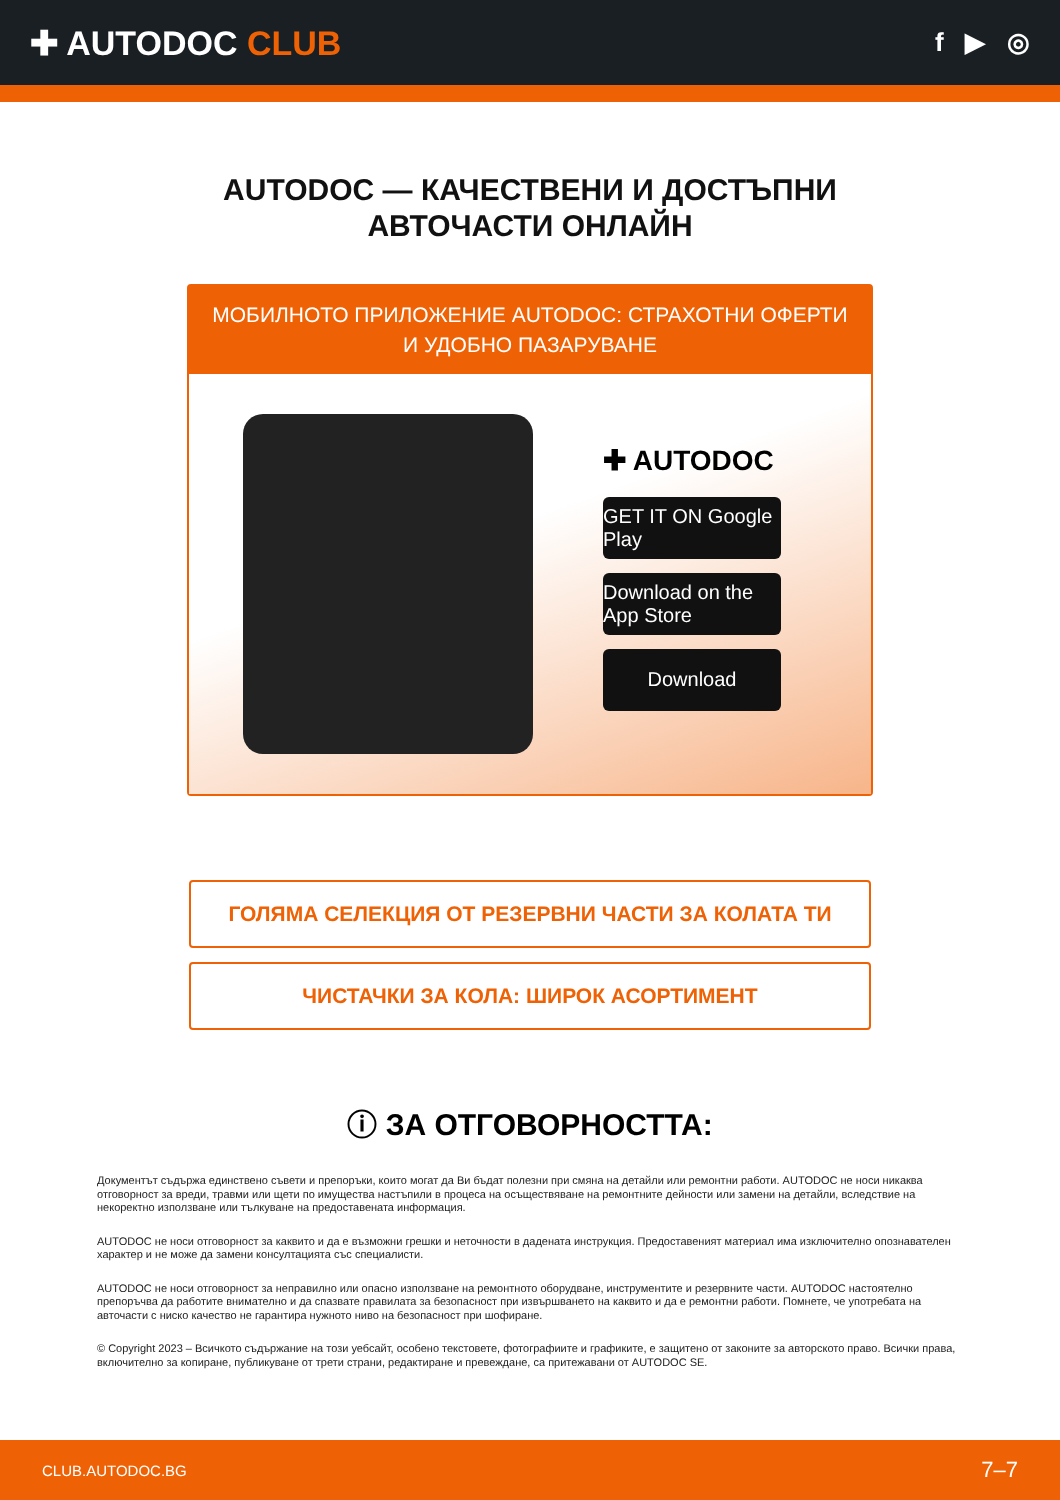✚ AUTODOC CLUB
f ▶ ◎
AUTODOC — КАЧЕСТВЕНИ И ДОСТЪПНИ
АВТОЧАСТИ ОНЛАЙН
МОБИЛНОТО ПРИЛОЖЕНИЕ AUTODOC: СТРАХОТНИ ОФЕРТИ И УДОБНО ПАЗАРУВАНЕ
✚ AUTODOC
GET IT ON Google Play
Download on the App Store
Download
ГОЛЯМА СЕЛЕКЦИЯ ОТ РЕЗЕРВНИ ЧАСТИ ЗА КОЛАТА ТИ
ЧИСТАЧКИ ЗА КОЛА: ШИРОК АСОРТИМЕНТ
ⓘ ЗА ОТГОВОРНОСТТА:
Документът съдържа единствено съвети и препоръки, които могат да Ви бъдат полезни при смяна на детайли или ремонтни работи. AUTODOC не носи никаква отговорност за вреди, травми или щети по имущества настъпили в процеса на осъществяване на ремонтните дейности или замени на детайли, вследствие на некоректно използване или тълкуване на предоставената информация.
AUTODOC не носи отговорност за каквито и да е възможни грешки и неточности в дадената инструкция. Предоставеният материал има изключително опознавателен характер и не може да замени консултацията със специалисти.
AUTODOC не носи отговорност за неправилно или опасно използване на ремонтното оборудване, инструментите и резервните части. AUTODOC настоятелно препоръчва да работите внимателно и да спазвате правилата за безопасност при извършването на каквито и да е ремонтни работи. Помнете, че употребата на авточасти с ниско качество не гарантира нужното ниво на безопасност при шофиране.
© Copyright 2023 – Всичкото съдържание на този уебсайт, особено текстовете, фотографиите и графиките, е защитено от законите за авторското право. Всички права, включително за копиране, публикуване от трети страни, редактиране и превеждане, са притежавани от AUTODOC SE.
CLUB.AUTODOC.BG 7–7